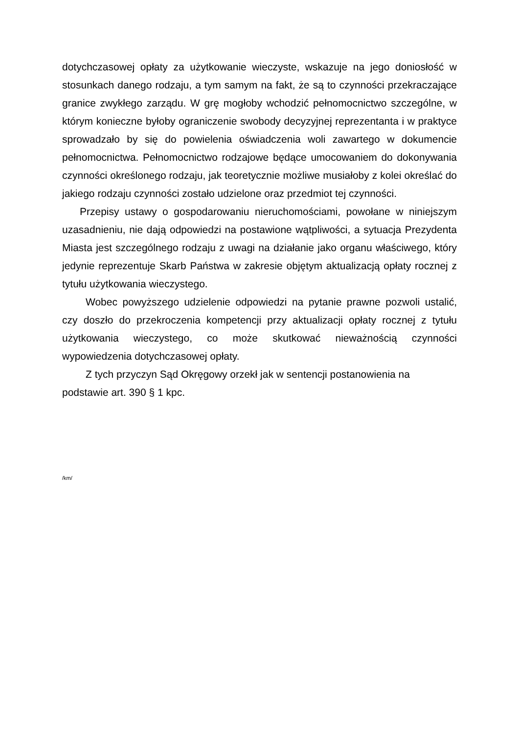dotychczasowej opłaty za użytkowanie wieczyste, wskazuje na jego doniosłość w stosunkach danego rodzaju, a tym samym na fakt, że są to czynności przekraczające granice zwykłego zarządu. W grę mogłoby wchodzić pełnomocnictwo szczególne, w którym konieczne byłoby ograniczenie swobody decyzyjnej reprezentanta i w praktyce sprowadzało by się do powielenia oświadczenia woli zawartego w dokumencie pełnomocnictwa. Pełnomocnictwo rodzajowe będące umocowaniem do dokonywania czynności określonego rodzaju, jak teoretycznie możliwe musiałoby z kolei określać do jakiego rodzaju czynności zostało udzielone oraz przedmiot tej czynności.
Przepisy ustawy o gospodarowaniu nieruchomościami, powołane w niniejszym uzasadnieniu, nie dają odpowiedzi na postawione wątpliwości, a sytuacja Prezydenta Miasta jest szczególnego rodzaju z uwagi na działanie jako organu właściwego, który jedynie reprezentuje Skarb Państwa w zakresie objętym aktualizacją opłaty rocznej z tytułu użytkowania wieczystego.
Wobec powyższego udzielenie odpowiedzi na pytanie prawne pozwoli ustalić, czy doszło do przekroczenia kompetencji przy aktualizacji opłaty rocznej z tytułu użytkowania wieczystego, co może skutkować nieważnością czynności wypowiedzenia dotychczasowej opłaty.
Z tych przyczyn Sąd Okręgowy orzekł jak w sentencji postanowienia na
podstawie art. 390 § 1 kpc.
/km/